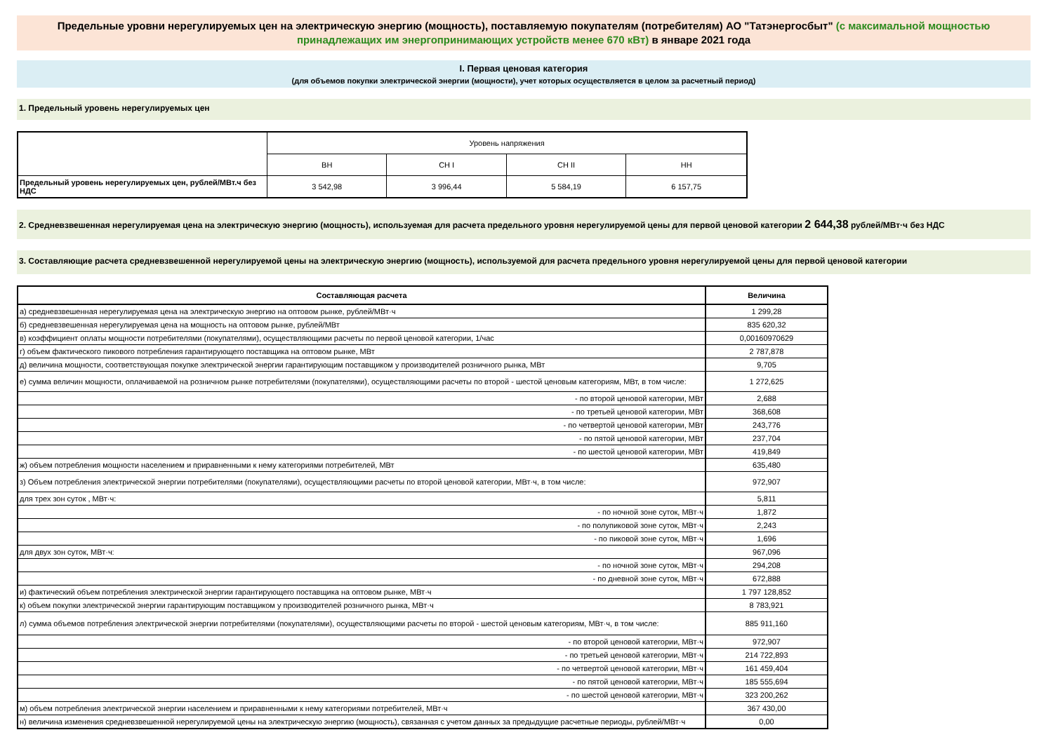Предельные уровни нерегулируемых цен на электрическую энергию (мощность), поставляемую покупателям (потребителям) АО "Татэнергосбыт" (с максимальной мощностью принадлежащих им энергопринимающих устройств менее 670 кВт) в январе 2021 года
I. Первая ценовая категория
(для объемов покупки электрической энергии (мощности), учет которых осуществляется в целом за расчетный период)
1. Предельный уровень нерегулируемых цен
| | Уровень напряжения | | | |
| | ВН | СН I | СН II | НН |
| Предельный уровень нерегулируемых цен, рублей/МВт.ч без НДС | 3 542,98 | 3 996,44 | 5 584,19 | 6 157,75 |
2. Средневзвешенная нерегулируемая цена на электрическую энергию (мощность), используемая для расчета предельного уровня нерегулируемой цены для первой ценовой категории 2 644,38 рублей/МВт·ч без НДС
3. Составляющие расчета средневзвешенной нерегулируемой цены на электрическую энергию (мощность), используемой для расчета предельного уровня нерегулируемой цены для первой ценовой категории
| Составляющая расчета | Величина |
| а) средневзвешенная нерегулируемая цена на электрическую энергию на оптовом рынке, рублей/МВт·ч | 1 299,28 |
| б) средневзвешенная нерегулируемая цена на мощность на оптовом рынке, рублей/МВт | 835 620,32 |
| в) коэффициент оплаты мощности потребителями (покупателями), осуществляющими расчеты по первой ценовой категории, 1/час | 0,00160970629 |
| г) объем фактического пикового потребления гарантирующего поставщика на оптовом рынке, МВт | 2 787,878 |
| д) величина мощности, соответствующая покупке электрической энергии гарантирующим поставщиком у производителей розничного рынка, МВт | 9,705 |
| е) сумма величин мощности, оплачиваемой на розничном рынке потребителями (покупателями), осуществляющими расчеты по второй - шестой ценовым категориям, МВт, в том числе: | 1 272,625 |
| - по второй ценовой категории, МВт | 2,688 |
| - по третьей ценовой категории, МВт | 368,608 |
| - по четвертой ценовой категории, МВт | 243,776 |
| - по пятой ценовой категории, МВт | 237,704 |
| - по шестой ценовой категории, МВт | 419,849 |
| ж) объем потребления мощности населением и приравненными к нему категориями потребителей, МВт | 635,480 |
| з) Объем потребления электрической энергии потребителями (покупателями), осуществляющими расчеты по второй ценовой категории, МВт·ч, в том числе: | 972,907 |
| для трех зон суток , МВт·ч: | 5,811 |
| - по ночной зоне суток, МВт·ч | 1,872 |
| - по полупиковой зоне суток, МВт·ч | 2,243 |
| - по пиковой зоне суток, МВт·ч | 1,696 |
| для двух зон суток, МВт·ч: | 967,096 |
| - по ночной зоне суток, МВт·ч | 294,208 |
| - по дневной зоне суток, МВт·ч | 672,888 |
| и) фактический объем потребления электрической энергии гарантирующего поставщика на оптовом рынке, МВт·ч | 1 797 128,852 |
| к) объем покупки электрической энергии гарантирующим поставщиком у производителей розничного рынка, МВт·ч | 8 783,921 |
| л) сумма объемов потребления электрической энергии потребителями (покупателями), осуществляющими расчеты по второй - шестой ценовым категориям, МВт·ч, в том числе: | 885 911,160 |
| - по второй ценовой категории, МВт·ч | 972,907 |
| - по третьей ценовой категории, МВт·ч | 214 722,893 |
| - по четвертой ценовой категории, МВт·ч | 161 459,404 |
| - по пятой ценовой категории, МВт·ч | 185 555,694 |
| - по шестой ценовой категории, МВт·ч | 323 200,262 |
| м) объем потребления электрической энергии населением и приравненными к нему категориями потребителей, МВт·ч | 367 430,00 |
| н) величина изменения средневзвешенной нерегулируемой цены на электрическую энергию (мощность), связанная с учетом данных за предыдущие расчетные периоды, рублей/МВт·ч | 0,00 |